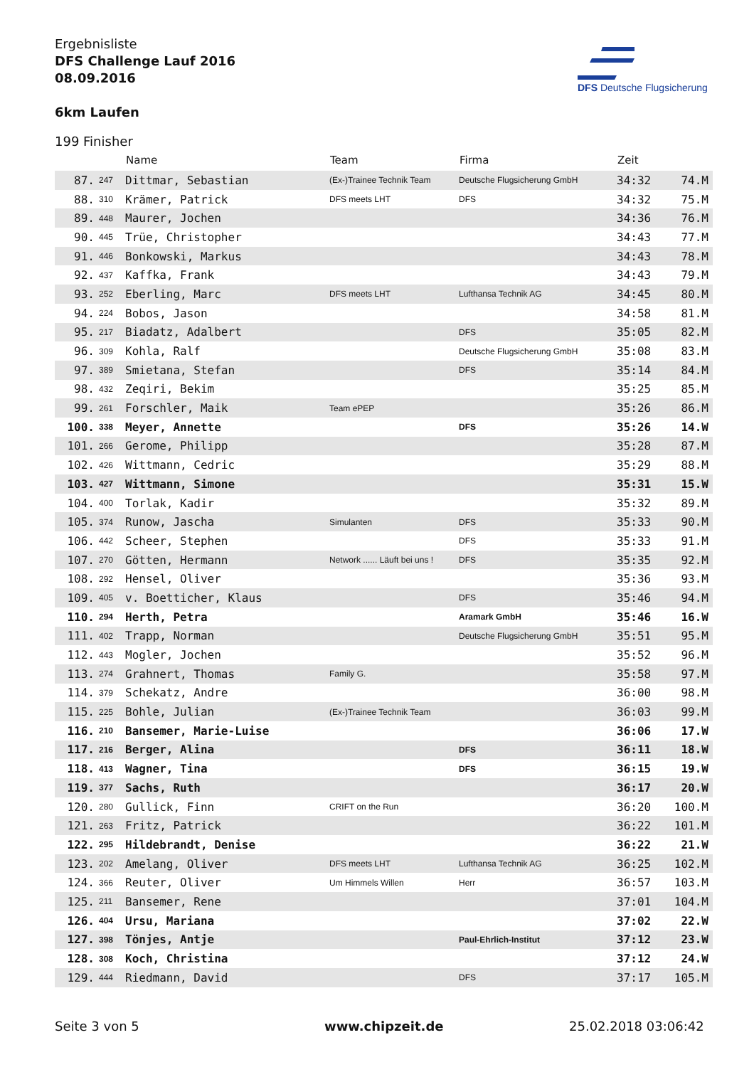Ergebnisliste
DFS Challenge Lauf 2016
08.09.2016
6km Laufen
DFS Deutsche Flugsicherung
199 Finisher
| | | Name | Team | Firma | Zeit | |
| --- | --- | --- | --- | --- | --- | --- |
| 87. | 247 | Dittmar, Sebastian | (Ex-)Trainee Technik Team | Deutsche Flugsicherung GmbH | 34:32 | 74.M |
| 88. | 310 | Krämer, Patrick | DFS meets LHT | DFS | 34:32 | 75.M |
| 89. | 448 | Maurer, Jochen | | | 34:36 | 76.M |
| 90. | 445 | Trüe, Christopher | | | 34:43 | 77.M |
| 91. | 446 | Bonkowski, Markus | | | 34:43 | 78.M |
| 92. | 437 | Kaffka, Frank | | | 34:43 | 79.M |
| 93. | 252 | Eberling, Marc | DFS meets LHT | Lufthansa Technik AG | 34:45 | 80.M |
| 94. | 224 | Bobos, Jason | | | 34:58 | 81.M |
| 95. | 217 | Biadatz, Adalbert | | DFS | 35:05 | 82.M |
| 96. | 309 | Kohla, Ralf | | Deutsche Flugsicherung GmbH | 35:08 | 83.M |
| 97. | 389 | Smietana, Stefan | | DFS | 35:14 | 84.M |
| 98. | 432 | Zeqiri, Bekim | | | 35:25 | 85.M |
| 99. | 261 | Forschler, Maik | Team ePEP | | 35:26 | 86.M |
| 100. | 338 | Meyer, Annette | | DFS | 35:26 | 14.W |
| 101. | 266 | Gerome, Philipp | | | 35:28 | 87.M |
| 102. | 426 | Wittmann, Cedric | | | 35:29 | 88.M |
| 103. | 427 | Wittmann, Simone | | | 35:31 | 15.W |
| 104. | 400 | Torlak, Kadir | | | 35:32 | 89.M |
| 105. | 374 | Runow, Jascha | Simulanten | DFS | 35:33 | 90.M |
| 106. | 442 | Scheer, Stephen | | DFS | 35:33 | 91.M |
| 107. | 270 | Götten, Hermann | Network ...... Läuft bei uns ! | DFS | 35:35 | 92.M |
| 108. | 292 | Hensel, Oliver | | | 35:36 | 93.M |
| 109. | 405 | v. Boetticher, Klaus | | DFS | 35:46 | 94.M |
| 110. | 294 | Herth, Petra | | Aramark GmbH | 35:46 | 16.W |
| 111. | 402 | Trapp, Norman | | Deutsche Flugsicherung GmbH | 35:51 | 95.M |
| 112. | 443 | Mogler, Jochen | | | 35:52 | 96.M |
| 113. | 274 | Grahnert, Thomas | Family G. | | 35:58 | 97.M |
| 114. | 379 | Schekatz, Andre | | | 36:00 | 98.M |
| 115. | 225 | Bohle, Julian | (Ex-)Trainee Technik Team | | 36:03 | 99.M |
| 116. | 210 | Bansemer, Marie-Luise | | | 36:06 | 17.W |
| 117. | 216 | Berger, Alina | | DFS | 36:11 | 18.W |
| 118. | 413 | Wagner, Tina | | DFS | 36:15 | 19.W |
| 119. | 377 | Sachs, Ruth | | | 36:17 | 20.W |
| 120. | 280 | Gullick, Finn | CRIFT on the Run | | 36:20 | 100.M |
| 121. | 263 | Fritz, Patrick | | | 36:22 | 101.M |
| 122. | 295 | Hildebrandt, Denise | | | 36:22 | 21.W |
| 123. | 202 | Amelang, Oliver | DFS meets LHT | Lufthansa Technik AG | 36:25 | 102.M |
| 124. | 366 | Reuter, Oliver | Um Himmels Willen | Herr | 36:57 | 103.M |
| 125. | 211 | Bansemer, Rene | | | 37:01 | 104.M |
| 126. | 404 | Ursu, Mariana | | | 37:02 | 22.W |
| 127. | 398 | Tönjes, Antje | | Paul-Ehrlich-Institut | 37:12 | 23.W |
| 128. | 308 | Koch, Christina | | | 37:12 | 24.W |
| 129. | 444 | Riedmann, David | | DFS | 37:17 | 105.M |
Seite 3 von 5 www.chipzeit.de 25.02.2018 03:06:42